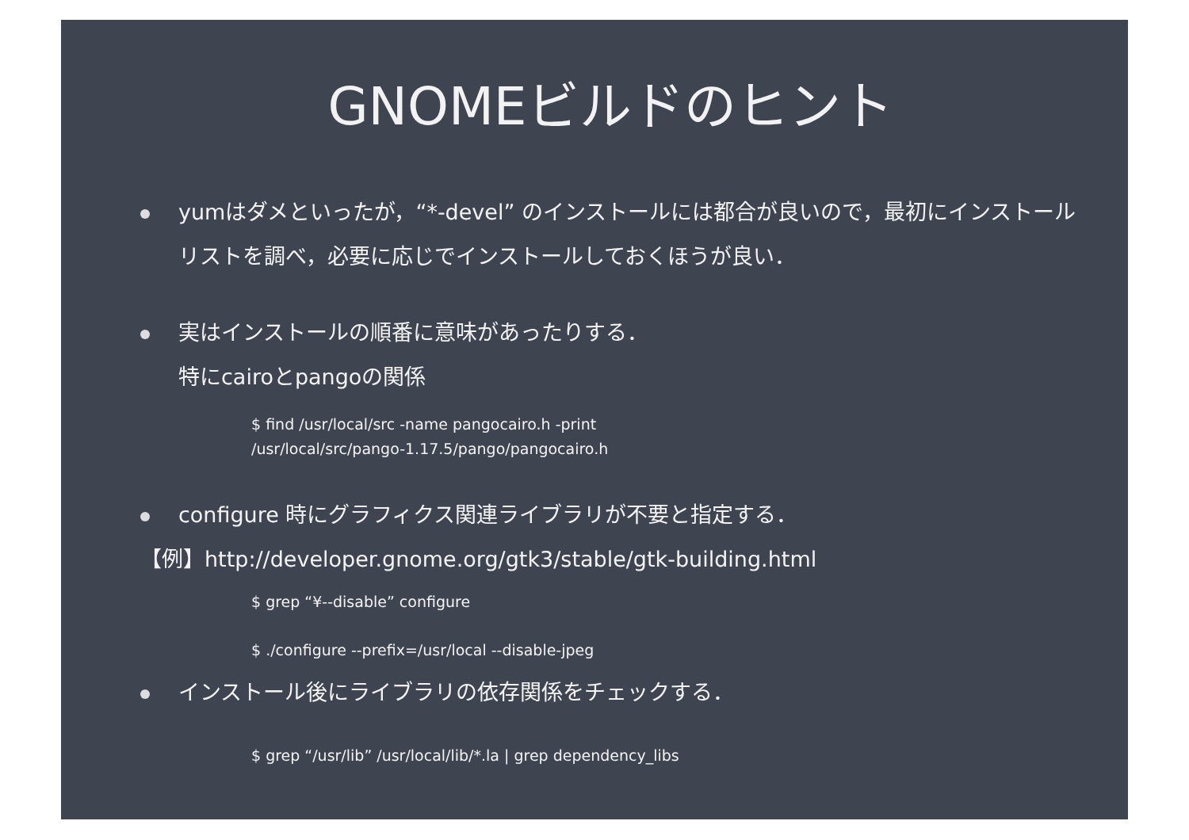GNOMEビルドのヒント
yumはダメといったが，“*-devel” のインストールには都合が良いので，最初にインストールリストを調べ，必要に応じでインストールしておくほうが良い．
実はインストールの順番に意味があったりする．
特にcairoとpangoの関係
$ find /usr/local/src -name pangocairo.h -print
/usr/local/src/pango-1.17.5/pango/pangocairo.h
configure 時にグラフィクス関連ライブラリが不要と指定する．
【例】http://developer.gnome.org/gtk3/stable/gtk-building.html
$ grep “¥--disable” configure
$ ./configure --prefix=/usr/local --disable-jpeg
インストール後にライブラリの依存関係をチェックする．
$ grep “/usr/lib” /usr/local/lib/*.la | grep dependency_libs